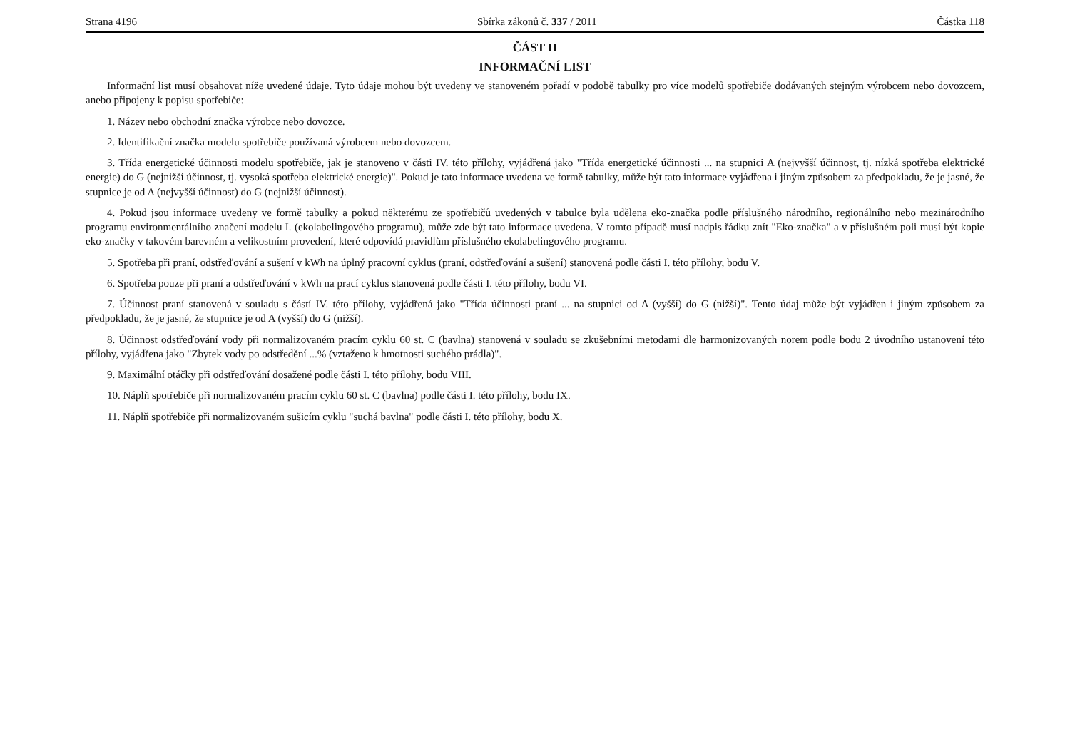Strana 4196 Sbírka zákonů č. 337 / 2011 Částka 118
ČÁST II
INFORMAČNÍ LIST
Informační list musí obsahovat níže uvedené údaje. Tyto údaje mohou být uvedeny ve stanoveném pořadí v podobě tabulky pro více modelů spotřebiče dodávaných stejným výrobcem nebo dovozcem, anebo připojeny k popisu spotřebiče:
1. Název nebo obchodní značka výrobce nebo dovozce.
2. Identifikační značka modelu spotřebiče používaná výrobcem nebo dovozcem.
3. Třída energetické účinnosti modelu spotřebiče, jak je stanoveno v části IV. této přílohy, vyjádřená jako "Třída energetické účinnosti ... na stupnici A (nejvyšší účinnost, tj. nízká spotřeba elektrické energie) do G (nejnižší účinnost, tj. vysoká spotřeba elektrické energie)". Pokud je tato informace uvedena ve formě tabulky, může být tato informace vyjádřena i jiným způsobem za předpokladu, že je jasné, že stupnice je od A (nejvyšší účinnost) do G (nejnižší účinnost).
4. Pokud jsou informace uvedeny ve formě tabulky a pokud některému ze spotřebičů uvedených v tabulce byla udělena eko-značka podle příslušného národního, regionálního nebo mezinárodního programu environmentálního značení modelu I. (ekolabelingového programu), může zde být tato informace uvedena. V tomto případě musí nadpis řádku znít "Eko-značka" a v příslušném poli musí být kopie eko-značky v takovém barevném a velikostním provedení, které odpovídá pravidlům příslušného ekolabelingového programu.
5. Spotřeba při praní, odstřeďování a sušení v kWh na úplný pracovní cyklus (praní, odstřeďování a sušení) stanovená podle části I. této přílohy, bodu V.
6. Spotřeba pouze při praní a odstřeďování v kWh na prací cyklus stanovená podle části I. této přílohy, bodu VI.
7. Účinnost praní stanovená v souladu s částí IV. této přílohy, vyjádřená jako "Třída účinnosti praní ... na stupnici od A (vyšší) do G (nižší)". Tento údaj může být vyjádřen i jiným způsobem za předpokladu, že je jasné, že stupnice je od A (vyšší) do G (nižší).
8. Účinnost odstřeďování vody při normalizovaném pracím cyklu 60 st. C (bavlna) stanovená v souladu se zkušebními metodami dle harmonizovaných norem podle bodu 2 úvodního ustanovení této přílohy, vyjádřena jako "Zbytek vody po odstředění ...% (vztaženo k hmotnosti suchého prádla)".
9. Maximální otáčky při odstřeďování dosažené podle části I. této přílohy, bodu VIII.
10. Náplň spotřebiče při normalizovaném pracím cyklu 60 st. C (bavlna) podle části I. této přílohy, bodu IX.
11. Náplň spotřebiče při normalizovaném sušicím cyklu "suchá bavlna" podle části I. této přílohy, bodu X.